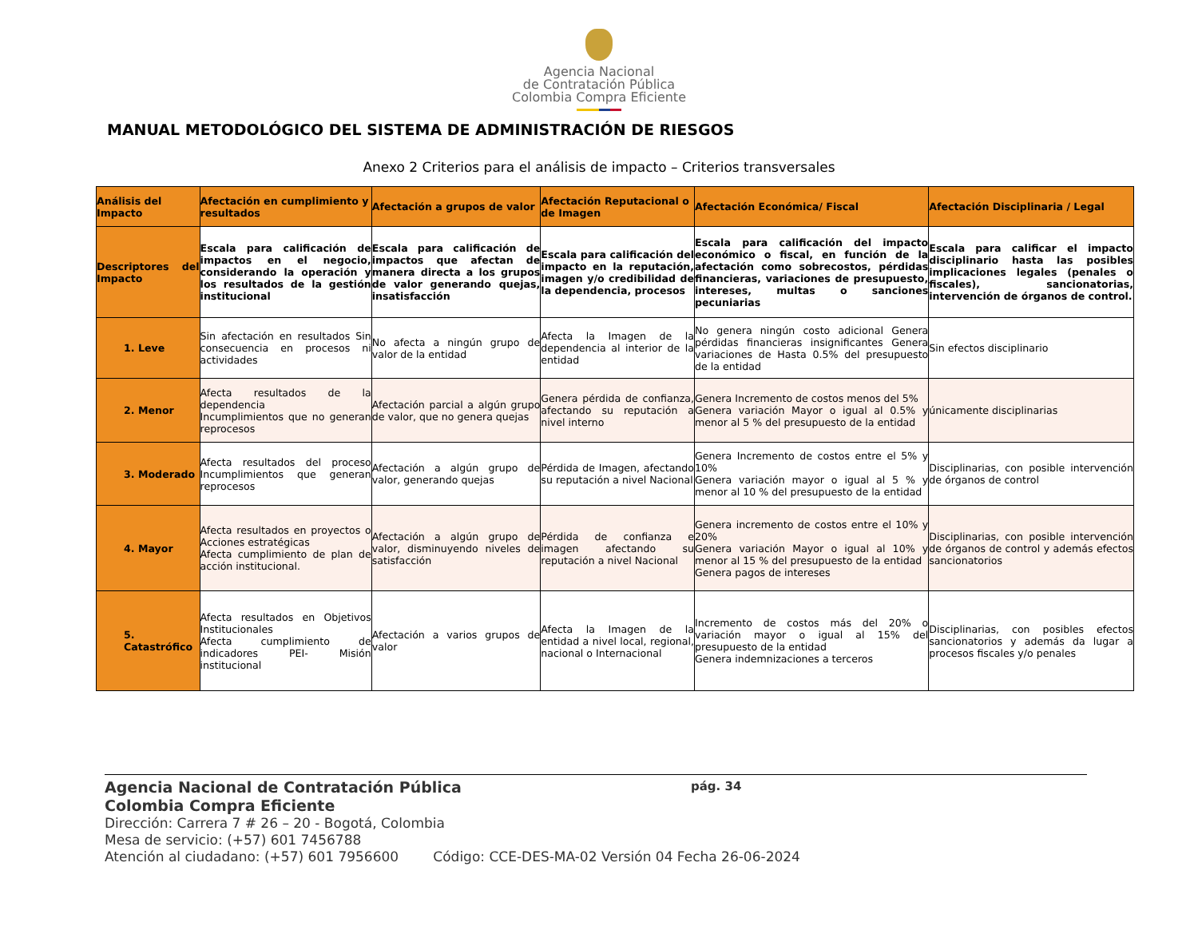Agencia Nacional
de Contratación Pública
Colombia Compra Eficiente
MANUAL METODOLÓGICO DEL SISTEMA DE ADMINISTRACIÓN DE RIESGOS
Anexo 2 Criterios para el análisis de impacto – Criterios transversales
| Análisis del Impacto | Afectación en cumplimiento y resultados | Afectación a grupos de valor | Afectación Reputacional o de Imagen | Afectación Económica/ Fiscal | Afectación Disciplinaria / Legal |
| --- | --- | --- | --- | --- | --- |
| Descriptores del Impacto | Escala para calificación de impactos en el negocio, considerando la operación y los resultados de la gestión institucional | Escala para calificación de impactos que afectan de manera directa a los grupos de valor generando quejas, insatisfacción | Escala para calificación del impacto en la reputación, imagen y/o credibilidad de la dependencia, procesos | Escala para calificación del impacto económico o fiscal, en función de la afectación como sobrecostos, pérdidas financieras, variaciones de presupuesto, intereses, multas o sanciones pecuniarias | Escala para calificar el impacto disciplinario hasta las posibles implicaciones legales (penales o fiscales), sancionatorias, intervención de órganos de control. |
| 1. Leve | Sin afectación en resultados Sin consecuencia en procesos ni actividades | No afecta a ningún grupo de valor de la entidad | Afecta la Imagen de la dependencia al interior de la entidad | No genera ningún costo adicional Genera pérdidas financieras insignificantes Genera variaciones de Hasta 0.5% del presupuesto de la entidad | Sin efectos disciplinario |
| 2. Menor | Afecta resultados de la dependencia Incumplimientos que no generan reprocesos | Afectación parcial a algún grupo de valor, que no genera quejas | Genera pérdida de confianza, afectando su reputación a nivel interno | Genera Incremento de costos menos del 5% Genera variación Mayor o igual al 0.5% y menor al 5 % del presupuesto de la entidad | únicamente disciplinarias |
| 3. Moderado | Afecta resultados del proceso Incumplimientos que generan reprocesos | Afectación a algún grupo de valor, generando quejas | Pérdida de Imagen, afectando su reputación a nivel Nacional | Genera Incremento de costos entre el 5% y 10% Genera variación mayor o igual al 5 % y menor al 10 % del presupuesto de la entidad | Disciplinarias, con posible intervención de órganos de control |
| 4. Mayor | Afecta resultados en proyectos o Acciones estratégicas Afecta cumplimiento de plan de acción institucional. | Afectación a algún grupo de valor, disminuyendo niveles de satisfacción | Pérdida de confianza e imagen afectando su reputación a nivel Nacional | Genera incremento de costos entre el 10% y 20% Genera variación Mayor o igual al 10% y menor al 15 % del presupuesto de la entidad Genera pagos de intereses | Disciplinarias, con posible intervención de órganos de control y además efectos sancionatorios |
| 5. Catastrófico | Afecta resultados en Objetivos Institucionales Afecta cumplimiento de indicadores PEI- Misión institucional | Afectación a varios grupos de valor | Afecta la Imagen de la entidad a nivel local, regional, nacional o Internacional | Incremento de costos más del 20% o variación mayor o igual al 15% del presupuesto de la entidad Genera indemnizaciones a terceros | Disciplinarias, con posibles efectos sancionatorios y además da lugar a procesos fiscales y/o penales |
Agencia Nacional de Contratación Pública
pág. 34
Colombia Compra Eficiente
Dirección: Carrera 7 # 26 – 20 - Bogotá, Colombia
Mesa de servicio: (+57) 601 7456788
Atención al ciudadano: (+57) 601 7956600 Código: CCE-DES-MA-02 Versión 04 Fecha 26-06-2024